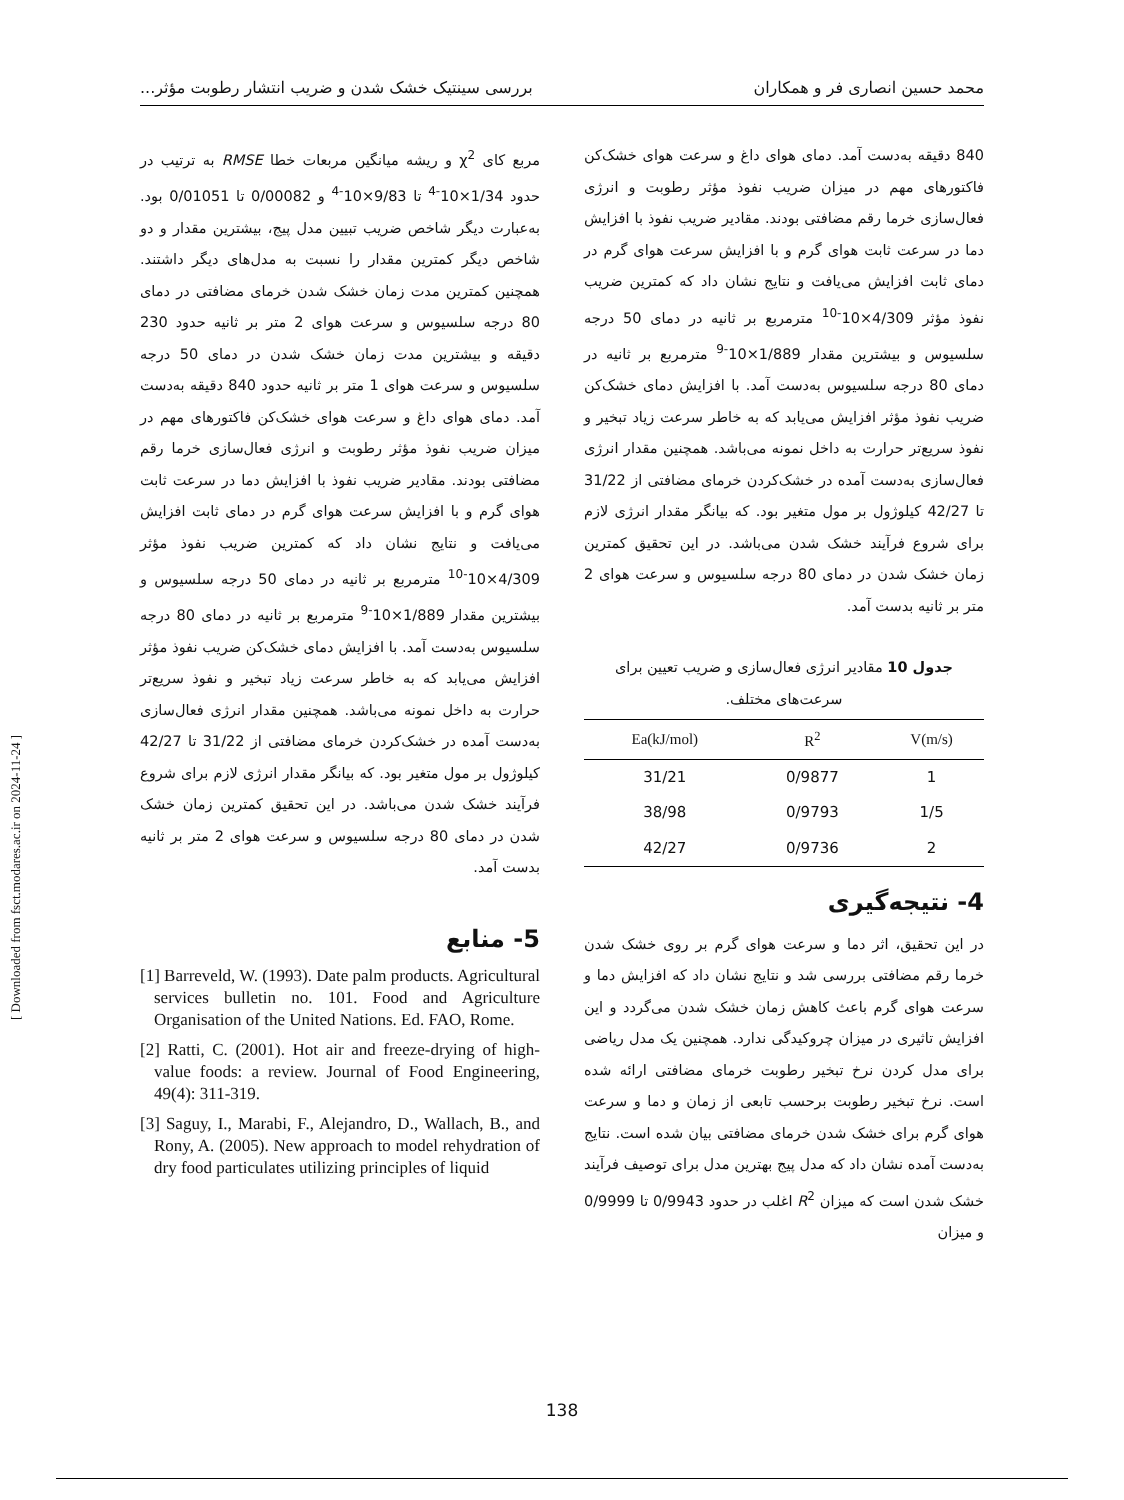محمد حسین انصاری فر و همکاران بررسی سینتیک خشک شدن و ضریب انتشار رطوبت مؤثر...
840 دقیقه به‌دست آمد. دمای هوای داغ و سرعت هوای خشک‌کن فاکتورهای مهم در میزان ضریب نفوذ مؤثر رطوبت و انرژی فعال‌سازی خرما رقم مضافتی بودند. مقادیر ضریب نفوذ با افزایش دما در سرعت ثابت هوای گرم و با افزایش سرعت هوای گرم در دمای ثابت افزایش می‌یافت و نتایج نشان داد که کمترین ضریب نفوذ مؤثر 4/309×10<sup>-10</sup> مترمربع بر ثانیه در دمای 50 درجه سلسیوس و بیشترین مقدار 1/889×10<sup>-9</sup> مترمربع بر ثانیه در دمای 80 درجه سلسیوس به‌دست آمد. با افزایش دمای خشک‌کن ضریب نفوذ مؤثر افزایش می‌یابد که به خاطر سرعت زیاد تبخیر و نفوذ سریع‌تر حرارت به داخل نمونه می‌باشد. همچنین مقدار انرژی فعال‌سازی به‌دست آمده در خشک‌کردن خرمای مضافتی از 31/22 تا 42/27 کیلوژول بر مول متغیر بود. که بیانگر مقدار انرژی لازم برای شروع فرآیند خشک شدن می‌باشد. در این تحقیق کمترین زمان خشک شدن در دمای 80 درجه سلسیوس و سرعت هوای 2 متر بر ثانیه بدست آمد.
جدول 10 مقادیر انرژی فعال‌سازی و ضریب تعیین برای سرعت‌های مختلف.
| Ea(kJ/mol) | R<sup>2</sup> | V(m/s) |
| --- | --- | --- |
| 31/21 | 0/9877 | 1 |
| 38/98 | 0/9793 | 1/5 |
| 42/27 | 0/9736 | 2 |
4- نتیجه‌گیری
در این تحقیق، اثر دما و سرعت هوای گرم بر روی خشک شدن خرما رقم مضافتی بررسی شد و نتایج نشان داد که افزایش دما و سرعت هوای گرم باعث کاهش زمان خشک شدن می‌گردد و این افزایش تاثیری در میزان چروکیدگی ندارد. همچنین یک مدل ریاضی برای مدل کردن نرخ تبخیر رطوبت خرمای مضافتی ارائه شده است. نرخ تبخیر رطوبت برحسب تابعی از زمان و دما و سرعت هوای گرم برای خشک شدن خرمای مضافتی بیان شده است. نتایج به‌دست آمده نشان داد که مدل پیج بهترین مدل برای توصیف فرآیند خشک شدن است که میزان R<sup>2</sup> اغلب در حدود 0/9943 تا 0/9999 و میزان
مربع کای χ<sup>2</sup> و ریشه میانگین مربعات خطا RMSE به ترتیب در حدود 1/34×10<sup>-4</sup> تا 9/83×10<sup>-4</sup> و 0/00082 تا 0/01051 بود. به‌عبارت دیگر شاخص ضریب تبیین مدل پیج، بیشترین مقدار و دو شاخص دیگر کمترین مقدار را نسبت به مدل‌های دیگر داشتند. همچنین کمترین مدت زمان خشک شدن خرمای مضافتی در دمای 80 درجه سلسیوس و سرعت هوای 2 متر بر ثانیه حدود 230 دقیقه و بیشترین مدت زمان خشک شدن در دمای 50 درجه سلسیوس و سرعت هوای 1 متر بر ثانیه حدود 840 دقیقه به‌دست آمد. دمای هوای داغ و سرعت هوای خشک‌کن فاکتورهای مهم در میزان ضریب نفوذ مؤثر رطوبت و انرژی فعال‌سازی خرما رقم مضافتی بودند. مقادیر ضریب نفوذ با افزایش دما در سرعت ثابت هوای گرم و با افزایش سرعت هوای گرم در دمای ثابت افزایش می‌یافت و نتایج نشان داد که کمترین ضریب نفوذ مؤثر 4/309×10<sup>-10</sup> مترمربع بر ثانیه در دمای 50 درجه سلسیوس و بیشترین مقدار 1/889×10<sup>-9</sup> مترمربع بر ثانیه در دمای 80 درجه سلسیوس به‌دست آمد. با افزایش دمای خشک‌کن ضریب نفوذ مؤثر افزایش می‌یابد که به خاطر سرعت زیاد تبخیر و نفوذ سریع‌تر حرارت به داخل نمونه می‌باشد. همچنین مقدار انرژی فعال‌سازی به‌دست آمده در خشک‌کردن خرمای مضافتی از 31/22 تا 42/27 کیلوژول بر مول متغیر بود. که بیانگر مقدار انرژی لازم برای شروع فرآیند خشک شدن می‌باشد. در این تحقیق کمترین زمان خشک شدن در دمای 80 درجه سلسیوس و سرعت هوای 2 متر بر ثانیه بدست آمد.
5- منابع
[1] Barreveld, W. (1993). Date palm products. Agricultural services bulletin no. 101. Food and Agriculture Organisation of the United Nations. Ed. FAO, Rome.
[2] Ratti, C. (2001). Hot air and freeze-drying of high-value foods: a review. Journal of Food Engineering, 49(4): 311-319.
[3] Saguy, I., Marabi, F., Alejandro, D., Wallach, B., and Rony, A. (2005). New approach to model rehydration of dry food particulates utilizing principles of liquid
[ Downloaded from fsct.modares.ac.ir on 2024-11-24 ]
138